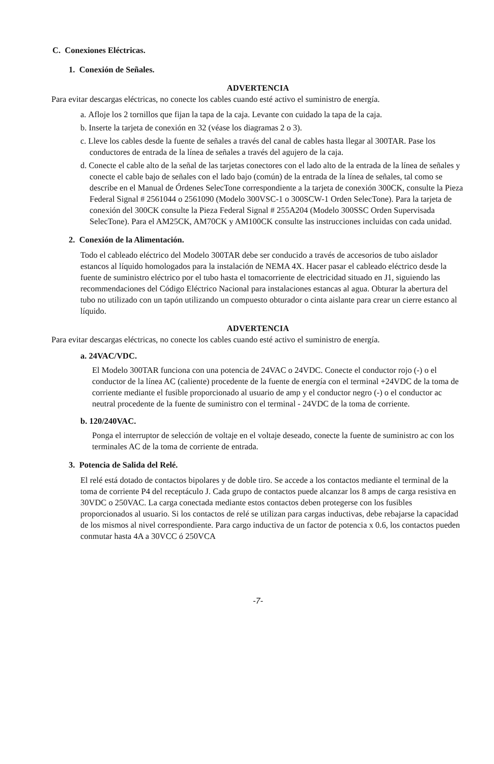C. Conexiones Eléctricas.
1. Conexión de Señales.
ADVERTENCIA
Para evitar descargas eléctricas, no conecte los cables cuando esté activo el suministro de energía.
a. Afloje los 2 tornillos que fijan la tapa de la caja. Levante con cuidado la tapa de la caja.
b. Inserte la tarjeta de conexión en 32 (véase los diagramas 2 o 3).
c. Lleve los cables desde la fuente de señales a través del canal de cables hasta llegar al 300TAR. Pase los conductores de entrada de la línea de señales a través del agujero de la caja.
d. Conecte el cable alto de la señal de las tarjetas conectores con el lado alto de la entrada de la línea de señales y conecte el cable bajo de señales con el lado bajo (común) de la entrada de la línea de señales, tal como se describe en el Manual de Órdenes SelecTone correspondiente a la tarjeta de conexión 300CK, consulte la Pieza Federal Signal # 2561044 o 2561090 (Modelo 300VSC-1 o 300SCW-1 Orden SelecTone). Para la tarjeta de conexión del 300CK consulte la Pieza Federal Signal # 255A204 (Modelo 300SSC Orden Supervisada SelecTone). Para el AM25CK, AM70CK y AM100CK consulte las instrucciones incluidas con cada unidad.
2. Conexión de la Alimentación.
Todo el cableado eléctrico del Modelo 300TAR debe ser conducido a través de accesorios de tubo aislador estancos al líquido homologados para la instalación de NEMA 4X. Hacer pasar el cableado eléctrico desde la fuente de suministro eléctrico por el tubo hasta el tomacorriente de electricidad situado en J1, siguiendo las recommendaciones del Código Eléctrico Nacional para instalaciones estancas al agua. Obturar la abertura del tubo no utilizado con un tapón utilizando un compuesto obturador o cinta aislante para crear un cierre estanco al líquido.
ADVERTENCIA
Para evitar descargas eléctricas, no conecte los cables cuando esté activo el suministro de energía.
a. 24VAC/VDC.
El Modelo 300TAR funciona con una potencia de 24VAC o 24VDC. Conecte el conductor rojo (-) o el conductor de la línea AC (caliente) procedente de la fuente de energía con el terminal +24VDC de la toma de corriente mediante el fusible proporcionado al usuario de amp y el conductor negro (-) o el conductor ac neutral procedente de la fuente de suministro con el terminal - 24VDC de la toma de corriente.
b. 120/240VAC.
Ponga el interruptor de selección de voltaje en el voltaje deseado, conecte la fuente de suministro ac con los terminales AC de la toma de corriente de entrada.
3. Potencia de Salida del Relé.
El relé está dotado de contactos bipolares y de doble tiro. Se accede a los contactos mediante el terminal de la toma de corriente P4 del receptáculo J. Cada grupo de contactos puede alcanzar los 8 amps de carga resistiva en 30VDC o 250VAC. La carga conectada mediante estos contactos deben protegerse con los fusibles proporcionados al usuario. Si los contactos de relé se utilizan para cargas inductivas, debe rebajarse la capacidad de los mismos al nivel correspondiente. Para cargo inductiva de un factor de potencia x 0.6, los contactos pueden conmutar hasta 4A a 30VCC ó 250VCA
-7-